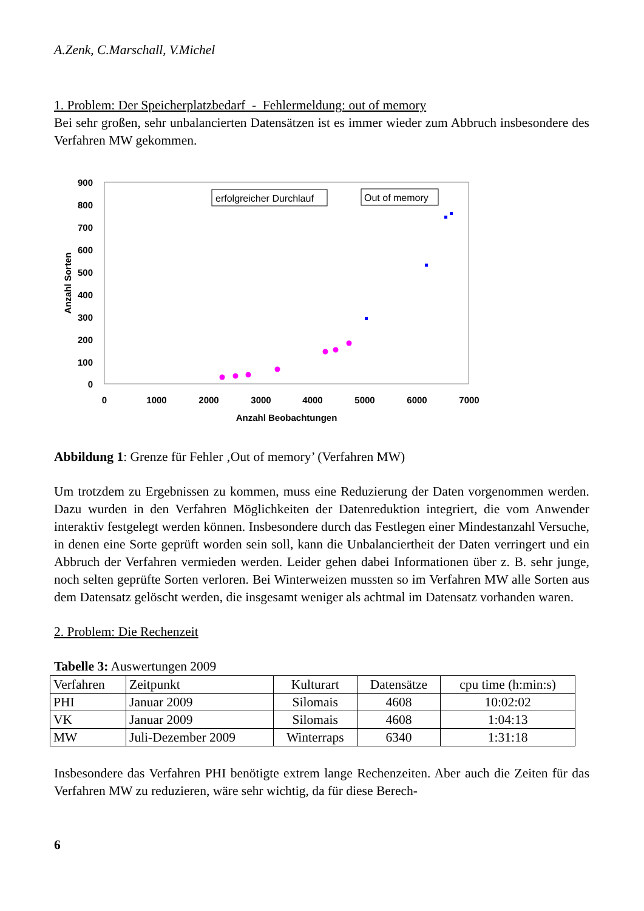A.Zenk, C.Marschall, V.Michel
1. Problem: Der Speicherplatzbedarf - Fehlermeldung: out of memory
Bei sehr großen, sehr unbalancierten Datensätzen ist es immer wieder zum Abbruch insbesondere des Verfahren MW gekommen.
900
800
700
600
500
400
300
200
100
0
0
1000
2000
3000
4000
5000
6000
7000
Anzahl Beobachtungen
Anzahl Sorten
erfolgreicher Durchlauf
Out of memory
Abbildung 1: Grenze für Fehler ‚Out of memory’ (Verfahren MW)
Um trotzdem zu Ergebnissen zu kommen, muss eine Reduzierung der Daten vorgenommen werden. Dazu wurden in den Verfahren Möglichkeiten der Datenreduktion integriert, die vom Anwender interaktiv festgelegt werden können. Insbesondere durch das Festlegen einer Mindestanzahl Versuche, in denen eine Sorte geprüft worden sein soll, kann die Unbalanciertheit der Daten verringert und ein Abbruch der Verfahren vermieden werden. Leider gehen dabei Informationen über z. B. sehr junge, noch selten geprüfte Sorten verloren. Bei Winterweizen mussten so im Verfahren MW alle Sorten aus dem Datensatz gelöscht werden, die insgesamt weniger als achtmal im Datensatz vorhanden waren.
2. Problem: Die Rechenzeit
Tabelle 3: Auswertungen 2009
| Verfahren | Zeitpunkt | Kulturart | Datensätze | cpu time (h:min:s) |
| PHI | Januar 2009 | Silomais | 4608 | 10:02:02 |
| VK | Januar 2009 | Silomais | 4608 | 1:04:13 |
| MW | Juli-Dezember 2009 | Winterraps | 6340 | 1:31:18 |
Insbesondere das Verfahren PHI benötigte extrem lange Rechenzeiten. Aber auch die Zeiten für das Verfahren MW zu reduzieren, wäre sehr wichtig, da für diese Berech-
6